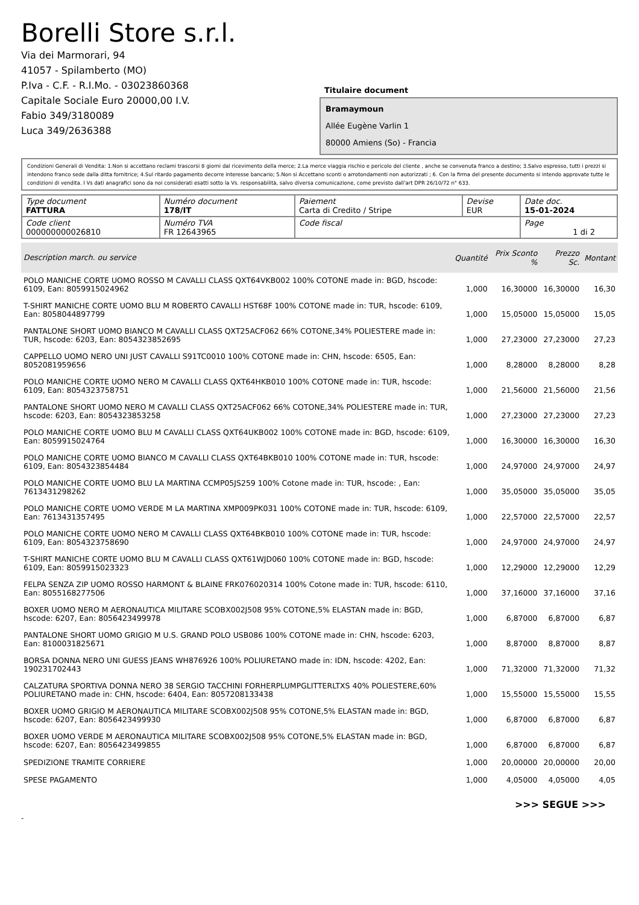Borelli Store s.r.l.
Via dei Marmorari, 94
41057 - Spilamberto (MO)
P.Iva - C.F. - R.I.Mo. - 03023860368
Capitale Sociale Euro 20000,00 I.V.
Fabio 349/3180089
Luca 349/2636388
Titulaire document
Bramaymoun
Allée Eugène Varlin 1
80000 Amiens (So) - Francia
Condizioni Generali di Vendita: 1.Non si accettano reclami trascorsi 8 giorni dal ricevimento della merce; 2.La merce viaggia rischio e pericolo del cliente , anche se convenuta franco a destino; 3.Salvo espresso, tutti i prezzi si intendono franco sede dalla ditta fornitrice; 4.Sul ritardo pagamento decorre interesse bancario; 5.Non si Accettano sconti o arrotondamenti non autorizzati ; 6. Con la firma del presente documento si intendo approvate tutte le condizioni di vendita. I Vs dati anagrafici sono da noi considerati esatti sotto la Vs. responsabilità, salvo diversa comunicazione, come previsto dall'art DPR 26/10/72 n° 633.
| Type document FATTURA | Numéro document 178/IT | Paiement Carta di Credito / Stripe | Devise EUR | Date doc. 15-01-2024 |
| Code client 000000000026810 | Numéro TVA FR 12643965 | Code fiscal | | Page 1 di 2 |
| Description march. ou service | Quantité | Prix Sconto % | Prezzo Sc. | Montant |
| --- | --- | --- | --- | --- |
| POLO MANICHE CORTE UOMO ROSSO M CAVALLI CLASS QXT64VKB002 100% COTONE made in: BGD, hscode: 6109, Ean: 8059915024962 | 1,000 | 16,30000 | 16,30000 | 16,30 |
| T-SHIRT MANICHE CORTE UOMO BLU M ROBERTO CAVALLI HST68F 100% COTONE made in: TUR, hscode: 6109, Ean: 8058044897799 | 1,000 | 15,05000 | 15,05000 | 15,05 |
| PANTALONE SHORT UOMO BIANCO M CAVALLI CLASS QXT25ACF062 66% COTONE,34% POLIESTERE made in: TUR, hscode: 6203, Ean: 8054323852695 | 1,000 | 27,23000 | 27,23000 | 27,23 |
| CAPPELLO UOMO NERO UNI JUST CAVALLI S91TC0010 100% COTONE made in: CHN, hscode: 6505, Ean: 8052081959656 | 1,000 | 8,28000 | 8,28000 | 8,28 |
| POLO MANICHE CORTE UOMO NERO M CAVALLI CLASS QXT64HKB010 100% COTONE made in: TUR, hscode: 6109, Ean: 8054323758751 | 1,000 | 21,56000 | 21,56000 | 21,56 |
| PANTALONE SHORT UOMO NERO M CAVALLI CLASS QXT25ACF062 66% COTONE,34% POLIESTERE made in: TUR, hscode: 6203, Ean: 8054323853258 | 1,000 | 27,23000 | 27,23000 | 27,23 |
| POLO MANICHE CORTE UOMO BLU M CAVALLI CLASS QXT64UKB002 100% COTONE made in: BGD, hscode: 6109, Ean: 8059915024764 | 1,000 | 16,30000 | 16,30000 | 16,30 |
| POLO MANICHE CORTE UOMO BIANCO M CAVALLI CLASS QXT64BKB010 100% COTONE made in: TUR, hscode: 6109, Ean: 8054323854484 | 1,000 | 24,97000 | 24,97000 | 24,97 |
| POLO MANICHE CORTE UOMO BLU LA MARTINA CCMP05JS259 100% Cotone made in: TUR, hscode: , Ean: 7613431298262 | 1,000 | 35,05000 | 35,05000 | 35,05 |
| POLO MANICHE CORTE UOMO VERDE M LA MARTINA XMP009PK031 100% COTONE made in: TUR, hscode: 6109, Ean: 7613431357495 | 1,000 | 22,57000 | 22,57000 | 22,57 |
| POLO MANICHE CORTE UOMO NERO M CAVALLI CLASS QXT64BKB010 100% COTONE made in: TUR, hscode: 6109, Ean: 8054323758690 | 1,000 | 24,97000 | 24,97000 | 24,97 |
| T-SHIRT MANICHE CORTE UOMO BLU M CAVALLI CLASS QXT61WJD060 100% COTONE made in: BGD, hscode: 6109, Ean: 8059915023323 | 1,000 | 12,29000 | 12,29000 | 12,29 |
| FELPA SENZA ZIP UOMO ROSSO HARMONT & BLAINE FRK076020314 100% Cotone made in: TUR, hscode: 6110, Ean: 8055168277506 | 1,000 | 37,16000 | 37,16000 | 37,16 |
| BOXER UOMO NERO M AERONAUTICA MILITARE SCOBX002J508 95% COTONE,5% ELASTAN made in: BGD, hscode: 6207, Ean: 8056423499978 | 1,000 | 6,87000 | 6,87000 | 6,87 |
| PANTALONE SHORT UOMO GRIGIO M U.S. GRAND POLO USB086 100% COTONE made in: CHN, hscode: 6203, Ean: 8100031825671 | 1,000 | 8,87000 | 8,87000 | 8,87 |
| BORSA DONNA NERO UNI GUESS JEANS WH876926 100% POLIURETANO made in: IDN, hscode: 4202, Ean: 190231702443 | 1,000 | 71,32000 | 71,32000 | 71,32 |
| CALZATURA SPORTIVA DONNA NERO 38 SERGIO TACCHINI FORHERPLUMPGLITTERLTXS 40% POLIESTERE,60% POLIURETANO made in: CHN, hscode: 6404, Ean: 8057208133438 | 1,000 | 15,55000 | 15,55000 | 15,55 |
| BOXER UOMO GRIGIO M AERONAUTICA MILITARE SCOBX002J508 95% COTONE,5% ELASTAN made in: BGD, hscode: 6207, Ean: 8056423499930 | 1,000 | 6,87000 | 6,87000 | 6,87 |
| BOXER UOMO VERDE M AERONAUTICA MILITARE SCOBX002J508 95% COTONE,5% ELASTAN made in: BGD, hscode: 6207, Ean: 8056423499855 | 1,000 | 6,87000 | 6,87000 | 6,87 |
| SPEDIZIONE TRAMITE CORRIERE | 1,000 | 20,00000 | 20,00000 | 20,00 |
| SPESE PAGAMENTO | 1,000 | 4,05000 | 4,05000 | 4,05 |
>>> SEGUE >>>
-